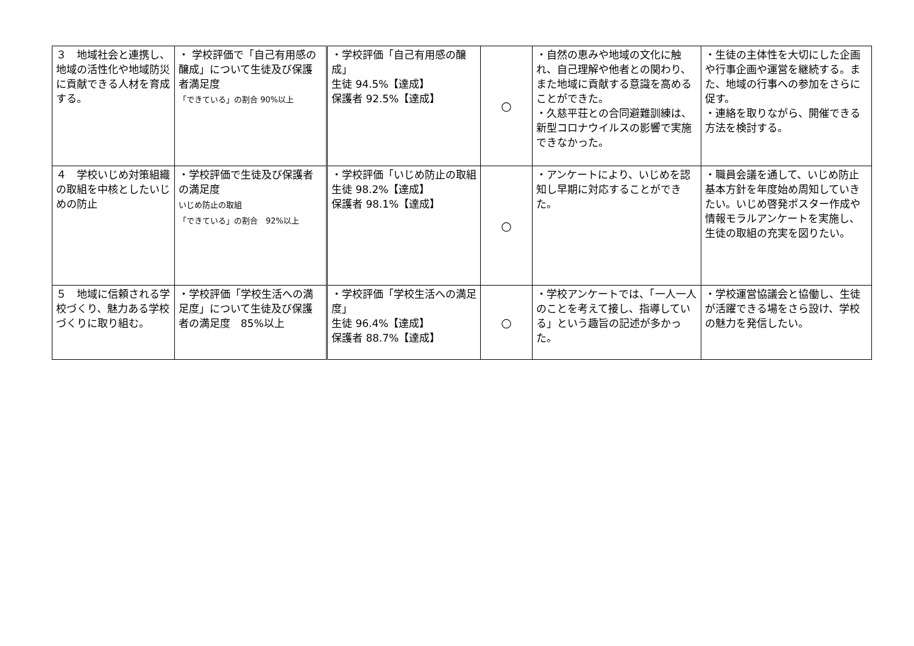| ３ 地域社会と連携し、地域の活性化や地域防災に貢献できる人材を育成する。 | ・ 学校評価で「自己有用感の醸成」について生徒及び保護者満足度 「できている」の割合 90%以上 | ・学校評価「自己有用感の醸成」 生徒 94.5%【達成】 保護者 92.5%【達成】 | ○ | ・自然の恵みや地域の文化に触れ、自己理解や他者との関わり、また地域に貢献する意識を高めることができた。 ・久慈平荘との合同避難訓練は、新型コロナウイルスの影響で実施できなかった。 | ・生徒の主体性を大切にした企画や行事企画や運営を継続する。また、地域の行事への参加をさらに促す。 ・連絡を取りながら、開催できる方法を検討する。 |
| ４ 学校いじめ対策組織の取組を中核としたいじめの防止 | ・学校評価で生徒及び保護者の満足度 いじめ防止の取組 「できている」の割合 92%以上 | ・学校評価「いじめ防止の取組 生徒 98.2%【達成】 保護者 98.1%【達成】 | ○ | ・アンケートにより、いじめを認知し早期に対応することができた。 | ・職員会議を通して、いじめ防止基本方針を年度始め周知していきたい。いじめ啓発ポスター作成や情報モラルアンケートを実施し、生徒の取組の充実を図りたい。 |
| ５ 地域に信頼される学校づくり、魅力ある学校づくりに取り組む。 | ・学校評価「学校生活への満足度」について生徒及び保護者の満足度 85%以上 | ・学校評価「学校生活への満足度」 生徒 96.4%【達成】 保護者 88.7%【達成】 | ○ | ・学校アンケートでは、「一人一人のことを考えて接し、指導している」という趣旨の記述が多かった。 | ・学校運営協議会と協働し、生徒が活躍できる場をさら設け、学校の魅力を発信したい。 |